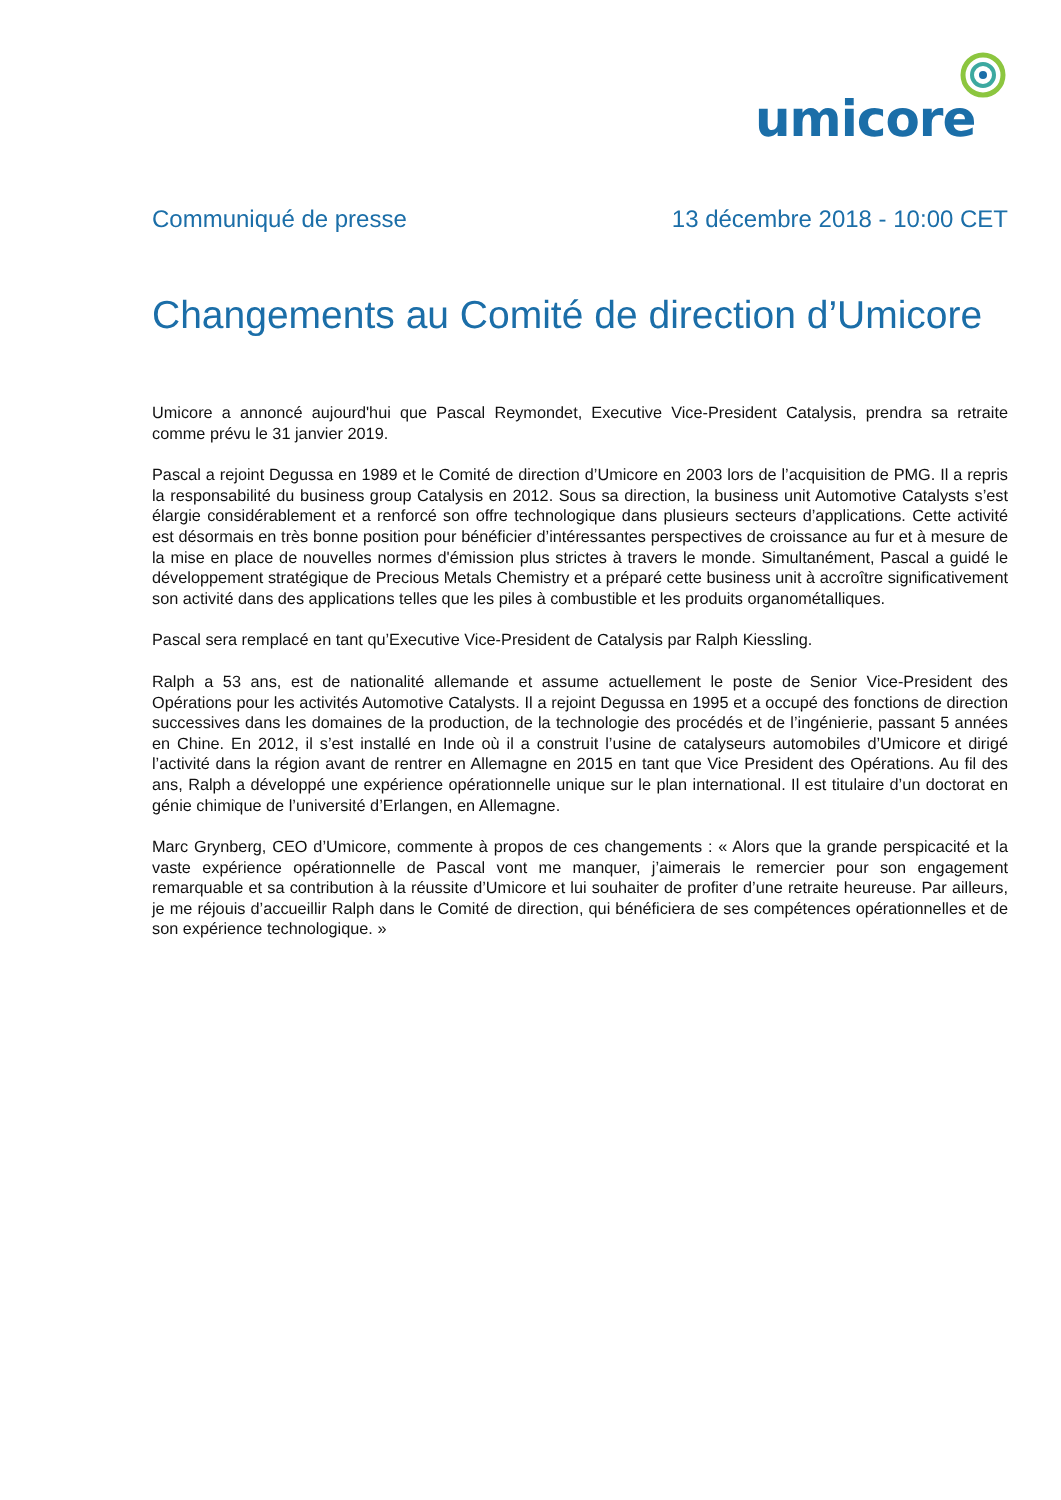umicore
Communiqué de presse 13 décembre 2018 - 10:00 CET
Changements au Comité de direction d’Umicore
Umicore a annoncé aujourd'hui que Pascal Reymondet, Executive Vice-President Catalysis, prendra sa retraite comme prévu le 31 janvier 2019.
Pascal a rejoint Degussa en 1989 et le Comité de direction d’Umicore en 2003 lors de l’acquisition de PMG. Il a repris la responsabilité du business group Catalysis en 2012. Sous sa direction, la business unit Automotive Catalysts s’est élargie considérablement et a renforcé son offre technologique dans plusieurs secteurs d’applications. Cette activité est désormais en très bonne position pour bénéficier d’intéressantes perspectives de croissance au fur et à mesure de la mise en place de nouvelles normes d'émission plus strictes à travers le monde. Simultanément, Pascal a guidé le développement stratégique de Precious Metals Chemistry et a préparé cette business unit à accroître significativement son activité dans des applications telles que les piles à combustible et les produits organométalliques.
Pascal sera remplacé en tant qu’Executive Vice-President de Catalysis par Ralph Kiessling.
Ralph a 53 ans, est de nationalité allemande et assume actuellement le poste de Senior Vice-President des Opérations pour les activités Automotive Catalysts. Il a rejoint Degussa en 1995 et a occupé des fonctions de direction successives dans les domaines de la production, de la technologie des procédés et de l’ingénierie, passant 5 années en Chine. En 2012, il s’est installé en Inde où il a construit l’usine de catalyseurs automobiles d’Umicore et dirigé l’activité dans la région avant de rentrer en Allemagne en 2015 en tant que Vice President des Opérations. Au fil des ans, Ralph a développé une expérience opérationnelle unique sur le plan international. Il est titulaire d’un doctorat en génie chimique de l’université d’Erlangen, en Allemagne.
Marc Grynberg, CEO d’Umicore, commente à propos de ces changements : « Alors que la grande perspicacité et la vaste expérience opérationnelle de Pascal vont me manquer, j’aimerais le remercier pour son engagement remarquable et sa contribution à la réussite d’Umicore et lui souhaiter de profiter d’une retraite heureuse. Par ailleurs, je me réjouis d’accueillir Ralph dans le Comité de direction, qui bénéficiera de ses compétences opérationnelles et de son expérience technologique. »